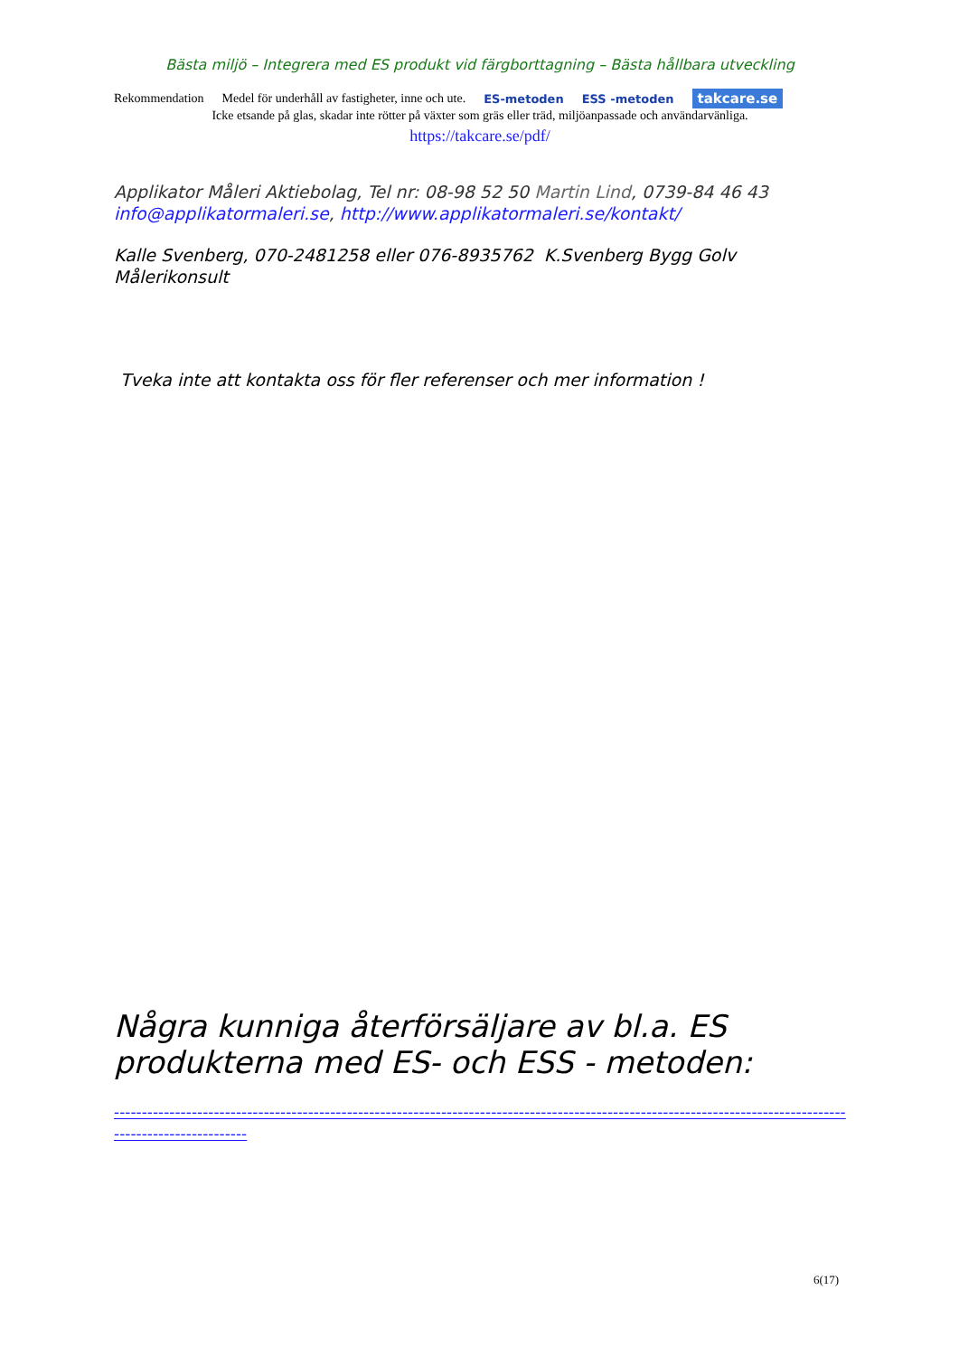Bästa miljö – Integrera med ES produkt vid färgborttagning – Bästa hållbara utveckling
Rekommendation Medel för underhåll av fastigheter, inne och ute. ES-metoden ESS -metoden takcare.se
Icke etsande på glas, skadar inte rötter på växter som gräs eller träd, miljöanpassade och användarvänliga.
https://takcare.se/pdf/
Applikator Måleri Aktiebolag, Tel nr: 08-98 52 50 Martin Lind, 0739-84 46 43
info@applikatormaleri.se, http://www.applikatormaleri.se/kontakt/
Kalle Svenberg, 070-2481258 eller 076-8935762 K.Svenberg Bygg Golv Målerikonsult
Tveka inte att kontakta oss för fler referenser och mer information !
Några kunniga återförsäljare av bl.a. ES produkterna med ES- och ESS - metoden:
------------------------------------------------------------------------------------------------------------------------------------------------------------
6(17)